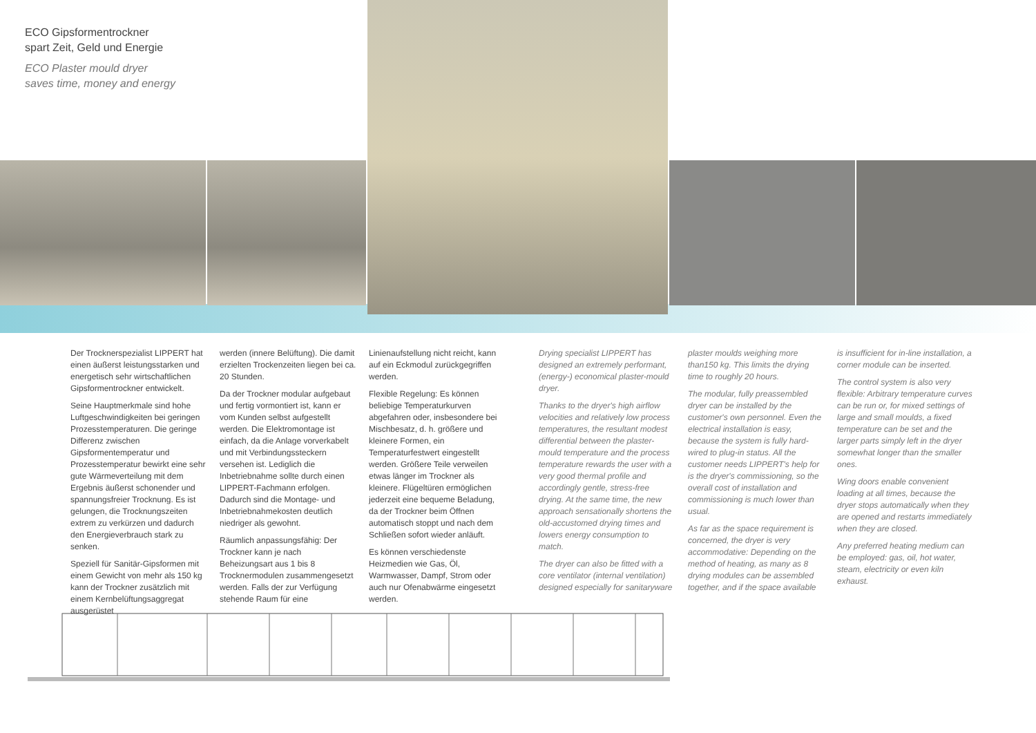ECO Gipsformentrockner
spart Zeit, Geld und Energie
ECO Plaster mould dryer
saves time, money and energy
Der Trocknerspezialist LIPPERT hat einen äußerst leistungsstarken und energetisch sehr wirtschaftlichen Gipsformentrockner entwickelt.
Seine Hauptmerkmale sind hohe Luftgeschwindigkeiten bei geringen Prozesstemperaturen. Die geringe Differenz zwischen Gipsformentemperatur und Prozesstemperatur bewirkt eine sehr gute Wärmeverteilung mit dem Ergebnis äußerst schonender und spannungsfreier Trocknung. Es ist gelungen, die Trocknungszeiten extrem zu verkürzen und dadurch den Energieverbrauch stark zu senken.
Speziell für Sanitär-Gipsformen mit einem Gewicht von mehr als 150 kg kann der Trockner zusätzlich mit einem Kernbelüftungsaggregat ausgerüstet
werden (innere Belüftung). Die damit erzielten Trockenzeiten liegen bei ca. 20 Stunden.
Da der Trockner modular aufgebaut und fertig vormontiert ist, kann er vom Kunden selbst aufgestellt werden. Die Elektromontage ist einfach, da die Anlage vorverkabelt und mit Verbindungssteckern versehen ist. Lediglich die Inbetriebnahme sollte durch einen LIPPERT-Fachmann erfolgen. Dadurch sind die Montage- und Inbetriebnahmekosten deutlich niedriger als gewohnt.
Räumlich anpassungsfähig: Der Trockner kann je nach Beheizungsart aus 1 bis 8 Trocknermodulen zusammengesetzt werden. Falls der zur Verfügung stehende Raum für eine
Linienaufstellung nicht reicht, kann auf ein Eckmodul zurückgegriffen werden.
Flexible Regelung: Es können beliebige Temperaturkurven abgefahren oder, insbesondere bei Mischbesatz, d. h. größere und kleinere Formen, ein Temperaturfestwert eingestellt werden. Größere Teile verweilen etwas länger im Trockner als kleinere. Flügeltüren ermöglichen jederzeit eine bequeme Beladung, da der Trockner beim Öffnen automatisch stoppt und nach dem Schließen sofort wieder anläuft.
Es können verschiedenste Heizmedien wie Gas, Öl, Warmwasser, Dampf, Strom oder auch nur Ofenabwärme eingesetzt werden.
Drying specialist LIPPERT has designed an extremely performant, (energy-) economical plaster-mould dryer.
Thanks to the dryer's high airflow velocities and relatively low process temperatures, the resultant modest differential between the plaster-mould temperature and the process temperature rewards the user with a very good thermal profile and accordingly gentle, stress-free drying. At the same time, the new approach sensationally shortens the old-accustomed drying times and lowers energy consumption to match.
The dryer can also be fitted with a core ventilator (internal ventilation) designed especially for sanitaryware
plaster moulds weighing more than150 kg. This limits the drying time to roughly 20 hours.
The modular, fully preassembled dryer can be installed by the customer's own personnel. Even the electrical installation is easy, because the system is fully hard-wired to plug-in status. All the customer needs LIPPERT's help for is the dryer's commissioning, so the overall cost of installation and commissioning is much lower than usual.
As far as the space requirement is concerned, the dryer is very accommodative: Depending on the method of heating, as many as 8 drying modules can be assembled together, and if the space available
is insufficient for in-line installation, a corner module can be inserted.
The control system is also very flexible: Arbitrary temperature curves can be run or, for mixed settings of large and small moulds, a fixed temperature can be set and the larger parts simply left in the dryer somewhat longer than the smaller ones.
Wing doors enable convenient loading at all times, because the dryer stops automatically when they are opened and restarts immediately when they are closed.
Any preferred heating medium can be employed: gas, oil, hot water, steam, electricity or even kiln exhaust.